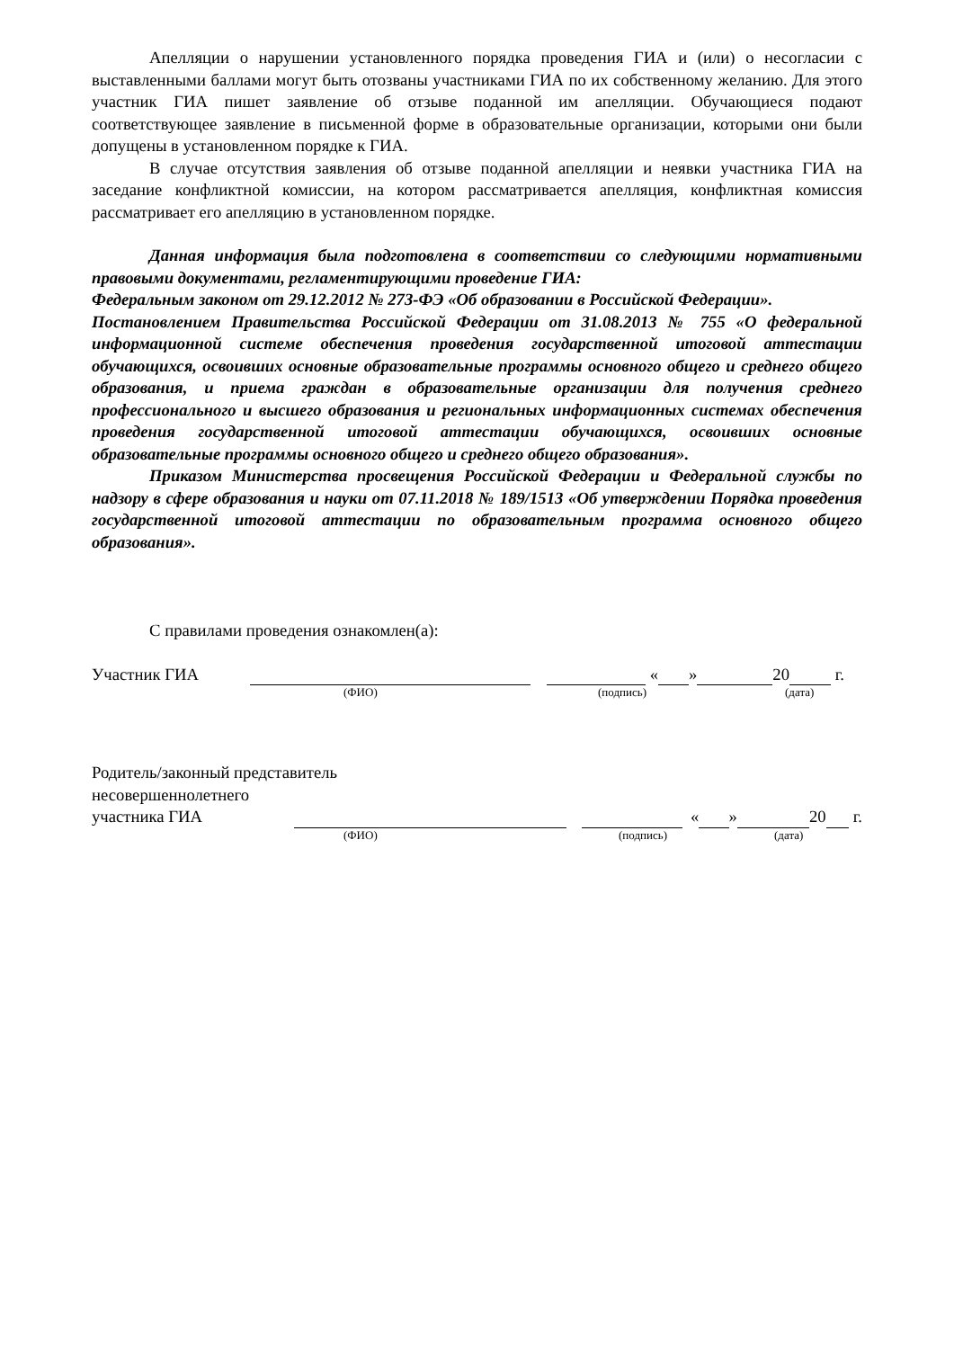Апелляции о нарушении установленного порядка проведения ГИА и (или) о несогласии с выставленными баллами могут быть отозваны участниками ГИА по их собственному желанию. Для этого участник ГИА пишет заявление об отзыве поданной им апелляции. Обучающиеся подают соответствующее заявление в письменной форме в образовательные организации, которыми они были допущены в установленном порядке к ГИА.
В случае отсутствия заявления об отзыве поданной апелляции и неявки участника ГИА на заседание конфликтной комиссии, на котором рассматривается апелляция, конфликтная комиссия рассматривает его апелляцию в установленном порядке.
Данная информация была подготовлена в соответствии со следующими нормативными правовыми документами, регламентирующими проведение ГИА:
Федеральным законом от 29.12.2012 № 273-ФЭ «Об образовании в Российской Федерации».
Постановлением Правительства Российской Федерации от 31.08.2013 № 755 «О федеральной информационной системе обеспечения проведения государственной итоговой аттестации обучающихся, освоивших основные образовательные программы основного общего и среднего общего образования, и приема граждан в образовательные организации для получения среднего профессионального и высшего образования и региональных информационных системах обеспечения проведения государственной итоговой аттестации обучающихся, освоивших основные образовательные программы основного общего и среднего общего образования».
Приказом Министерства просвещения Российской Федерации и Федеральной службы по надзору в сфере образования и науки от 07.11.2018 № 189/1513 «Об утверждении Порядка проведения государственной итоговой аттестации по образовательным программа основного общего образования».
С правилами проведения ознакомлен(а):
Участник ГИА « » 20 г.
(ФИО) (подпись) (дата)
Родитель/законный представитель
несовершеннолетнего
участника ГИА « » 20 г.
(ФИО) (подпись) (дата)